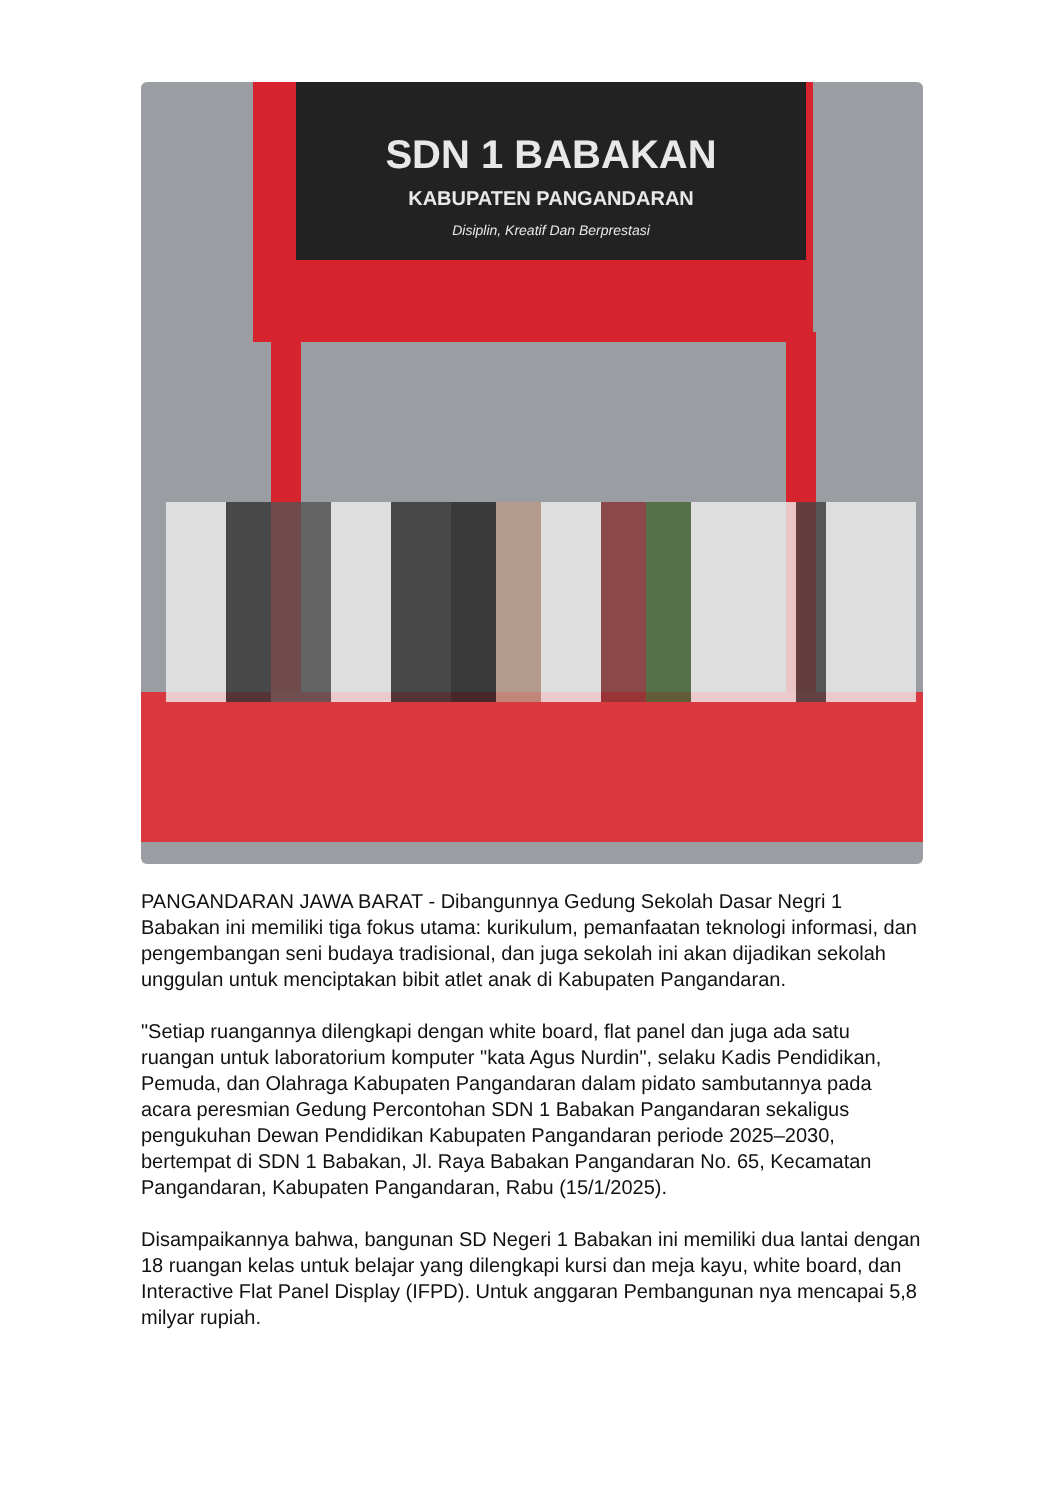SDN 1 BABAKAN
KABUPATEN PANGANDARAN
Disiplin, Kreatif Dan Berprestasi
PANGANDARAN JAWA BARAT - Dibangunnya Gedung Sekolah Dasar Negri 1 Babakan ini memiliki tiga fokus utama: kurikulum, pemanfaatan teknologi informasi, dan pengembangan seni budaya tradisional, dan juga sekolah ini akan dijadikan sekolah unggulan untuk menciptakan bibit atlet anak di Kabupaten Pangandaran.
"Setiap ruangannya dilengkapi dengan white board, flat panel dan juga ada satu ruangan untuk laboratorium komputer "kata Agus Nurdin", selaku Kadis Pendidikan, Pemuda, dan Olahraga Kabupaten Pangandaran dalam pidato sambutannya pada acara peresmian Gedung Percontohan SDN 1 Babakan Pangandaran sekaligus pengukuhan Dewan Pendidikan Kabupaten Pangandaran periode 2025–2030, bertempat di SDN 1 Babakan, Jl. Raya Babakan Pangandaran No. 65, Kecamatan Pangandaran, Kabupaten Pangandaran, Rabu (15/1/2025).
Disampaikannya bahwa, bangunan SD Negeri 1 Babakan ini memiliki dua lantai dengan 18 ruangan kelas untuk belajar yang dilengkapi kursi dan meja kayu, white board, dan Interactive Flat Panel Display (IFPD). Untuk anggaran Pembangunan nya mencapai 5,8 milyar rupiah.